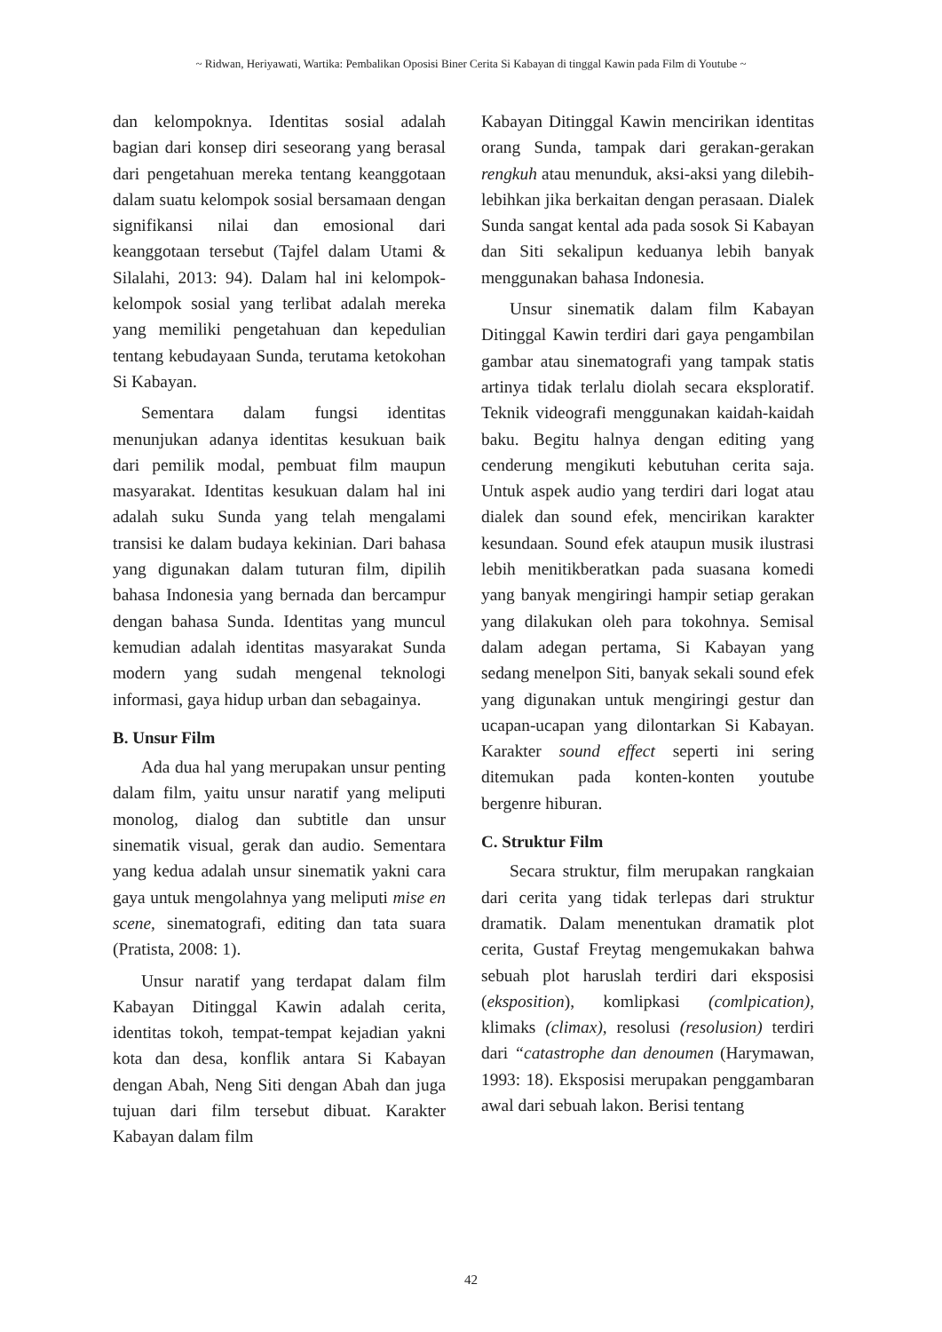~ Ridwan, Heriyawati, Wartika: Pembalikan Oposisi Biner Cerita Si Kabayan di tinggal Kawin pada Film di Youtube ~
dan kelompoknya. Identitas sosial adalah bagian dari konsep diri seseorang yang berasal dari pengetahuan mereka tentang keanggotaan dalam suatu kelompok sosial bersamaan dengan signifikansi nilai dan emosional dari keanggotaan tersebut (Tajfel dalam Utami & Silalahi, 2013: 94). Dalam hal ini kelompok-kelompok sosial yang terlibat adalah mereka yang memiliki pengetahuan dan kepedulian tentang kebudayaan Sunda, terutama ketokohan Si Kabayan.
Sementara dalam fungsi identitas menunjukan adanya identitas kesukuan baik dari pemilik modal, pembuat film maupun masyarakat. Identitas kesukuan dalam hal ini adalah suku Sunda yang telah mengalami transisi ke dalam budaya kekinian. Dari bahasa yang digunakan dalam tuturan film, dipilih bahasa Indonesia yang bernada dan bercampur dengan bahasa Sunda. Identitas yang muncul kemudian adalah identitas masyarakat Sunda modern yang sudah mengenal teknologi informasi, gaya hidup urban dan sebagainya.
B. Unsur Film
Ada dua hal yang merupakan unsur penting dalam film, yaitu unsur naratif yang meliputi monolog, dialog dan subtitle dan unsur sinematik visual, gerak dan audio. Sementara yang kedua adalah unsur sinematik yakni cara gaya untuk mengolahnya yang meliputi mise en scene, sinematografi, editing dan tata suara (Pratista, 2008: 1).
Unsur naratif yang terdapat dalam film Kabayan Ditinggal Kawin adalah cerita, identitas tokoh, tempat-tempat kejadian yakni kota dan desa, konflik antara Si Kabayan dengan Abah, Neng Siti dengan Abah dan juga tujuan dari film tersebut dibuat. Karakter Kabayan dalam film
Kabayan Ditinggal Kawin mencirikan identitas orang Sunda, tampak dari gerakan-gerakan rengkuh atau menunduk, aksi-aksi yang dilebih-lebihkan jika berkaitan dengan perasaan. Dialek Sunda sangat kental ada pada sosok Si Kabayan dan Siti sekalipun keduanya lebih banyak menggunakan bahasa Indonesia.
Unsur sinematik dalam film Kabayan Ditinggal Kawin terdiri dari gaya pengambilan gambar atau sinematografi yang tampak statis artinya tidak terlalu diolah secara eksploratif. Teknik videografi menggunakan kaidah-kaidah baku. Begitu halnya dengan editing yang cenderung mengikuti kebutuhan cerita saja. Untuk aspek audio yang terdiri dari logat atau dialek dan sound efek, mencirikan karakter kesundaan. Sound efek ataupun musik ilustrasi lebih menitikberatkan pada suasana komedi yang banyak mengiringi hampir setiap gerakan yang dilakukan oleh para tokohnya. Semisal dalam adegan pertama, Si Kabayan yang sedang menelpon Siti, banyak sekali sound efek yang digunakan untuk mengiringi gestur dan ucapan-ucapan yang dilontarkan Si Kabayan. Karakter sound effect seperti ini sering ditemukan pada konten-konten youtube bergenre hiburan.
C. Struktur Film
Secara struktur, film merupakan rangkaian dari cerita yang tidak terlepas dari struktur dramatik. Dalam menentukan dramatik plot cerita, Gustaf Freytag mengemukakan bahwa sebuah plot haruslah terdiri dari eksposisi (eksposition), komlipkasi (comlpication), klimaks (climax), resolusi (resolusion) terdiri dari “catastrophe dan denoumen (Harymawan, 1993: 18). Eksposisi merupakan penggambaran awal dari sebuah lakon. Berisi tentang
42